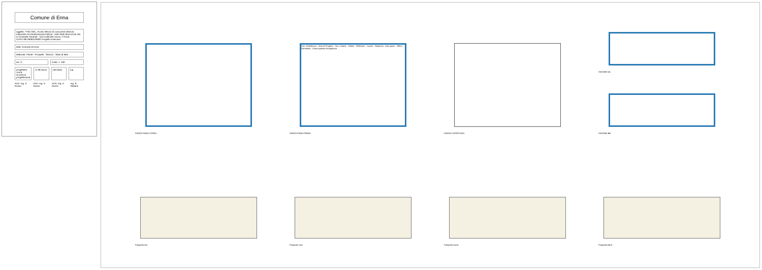Comune di Enna
oggetto: "FSC-Ods_ Avviso Servizi di cura prima infanzia
Intervento di ristrutturazione Edilizia - Asilo Nido Biricoccolo sito in Contrada Ferrante - Via Civiltà del Lavoro, 2 Enna
CUP.E79E19000120002 Progetto Esecutivo
ditta: Comune di Enna
elaborati: Piante - Prospetti - Sezioni - Stato di fatto
tav. 3 scala. 1: 100
progettista coord. sicurezza progettazione
d. dei lavori calcolista rup.
Arch. Ing. V. Russo Arch. Ing. V. Russo Arch. Ing. V. Russo Ing. S.. Reitano
PIANTA PIANO TERRA
Sez. Semidivezzi · Area di Progetto · Sez. Lattanti · Salone · Refettorio · Cucina · Dispensa · Area gioco · Ufficio · Dormitorio · Zona Ingresso Accoglienza
PIANTA PIANO PRIMO
PIANTA COPERTURA SEZIONE AA
SEZIONE BB
Prospetto Est Prospetto Sud Prospetto Ovest Prospetto Nord